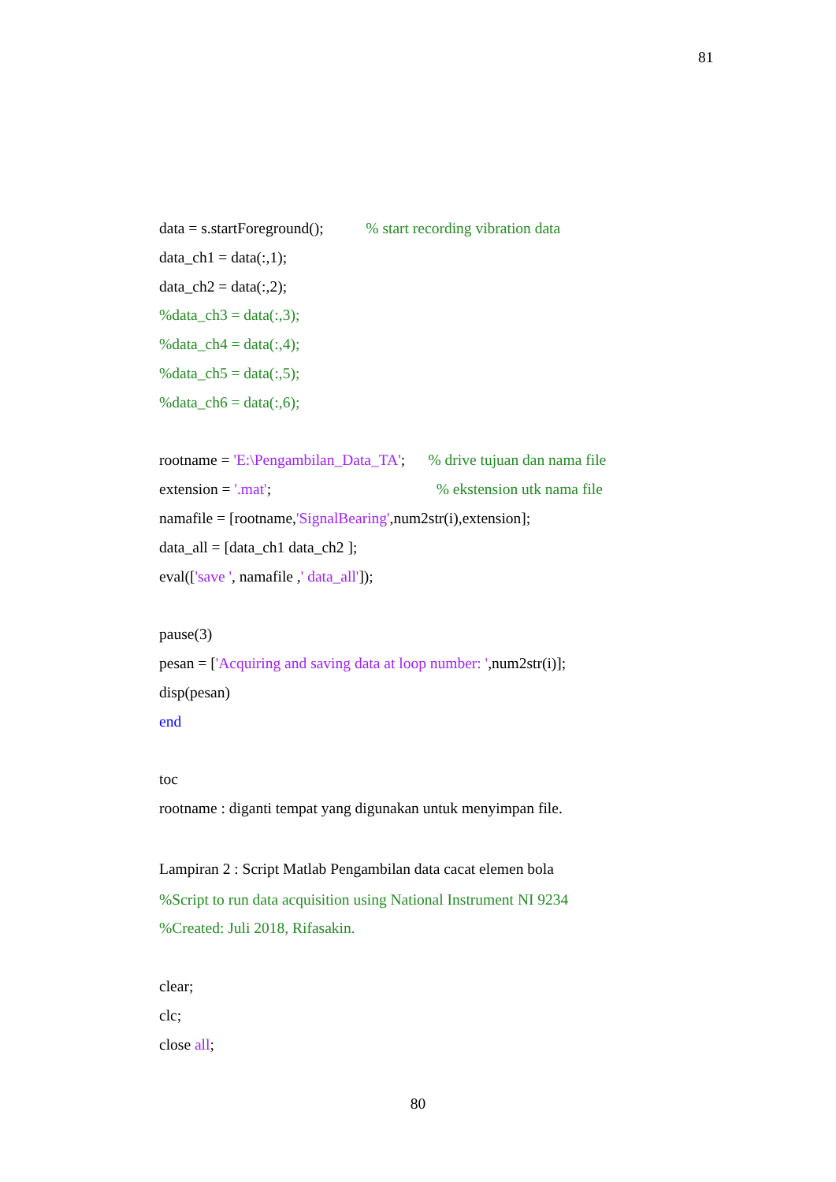81
data = s.startForeground(); % start recording vibration data
data_ch1 = data(:,1);
data_ch2 = data(:,2);
%data_ch3 = data(:,3);
%data_ch4 = data(:,4);
%data_ch5 = data(:,5);
%data_ch6 = data(:,6);
rootname = 'E:\Pengambilan_Data_TA'; % drive tujuan dan nama file
extension = '.mat'; % ekstension utk nama file
namafile = [rootname,'SignalBearing',num2str(i),extension];
data_all = [data_ch1 data_ch2 ];
eval(['save ', namafile ,' data_all']);
pause(3)
pesan = ['Acquiring and saving data at loop number: ',num2str(i)];
disp(pesan)
end
toc
rootname : diganti tempat yang digunakan untuk menyimpan file.
Lampiran 2 : Script Matlab Pengambilan data cacat elemen bola
%Script to run data acquisition using National Instrument NI 9234
%Created: Juli 2018, Rifasakin.
clear;
clc;
close all;
80